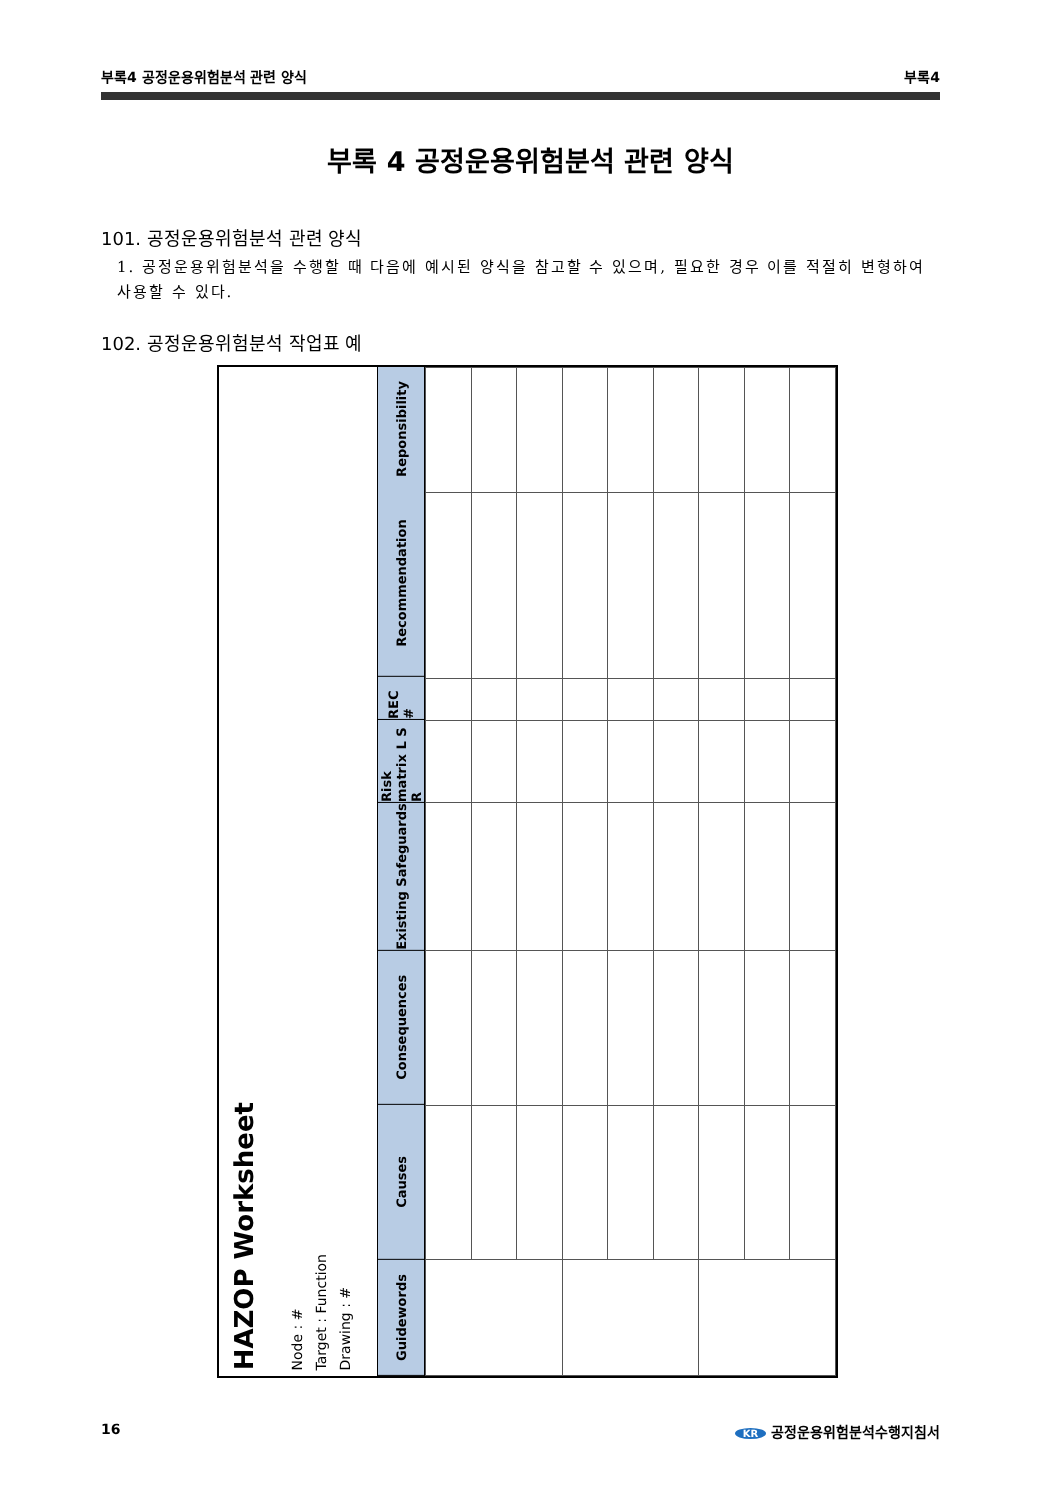부록4 공정운용위험분석 관련 양식 부록4
부록 4 공정운용위험분석 관련 양식
101. 공정운용위험분석 관련 양식
1. 공정운용위험분석을 수행할 때 다음에 예시된 양식을 참고할 수 있으며, 필요한 경우 이를 적절히 변형하여 사용할 수 있다.
102. 공정운용위험분석 작업표 예
HAZOP Worksheet
Node : #
Target : Function
Drawing : #
Guidewords
Causes
Consequences
Existing Safeguards
Risk matrix L S R
REC #
Recommendation
Reponsibility
16 KR 공정운용위험분석수행지침서